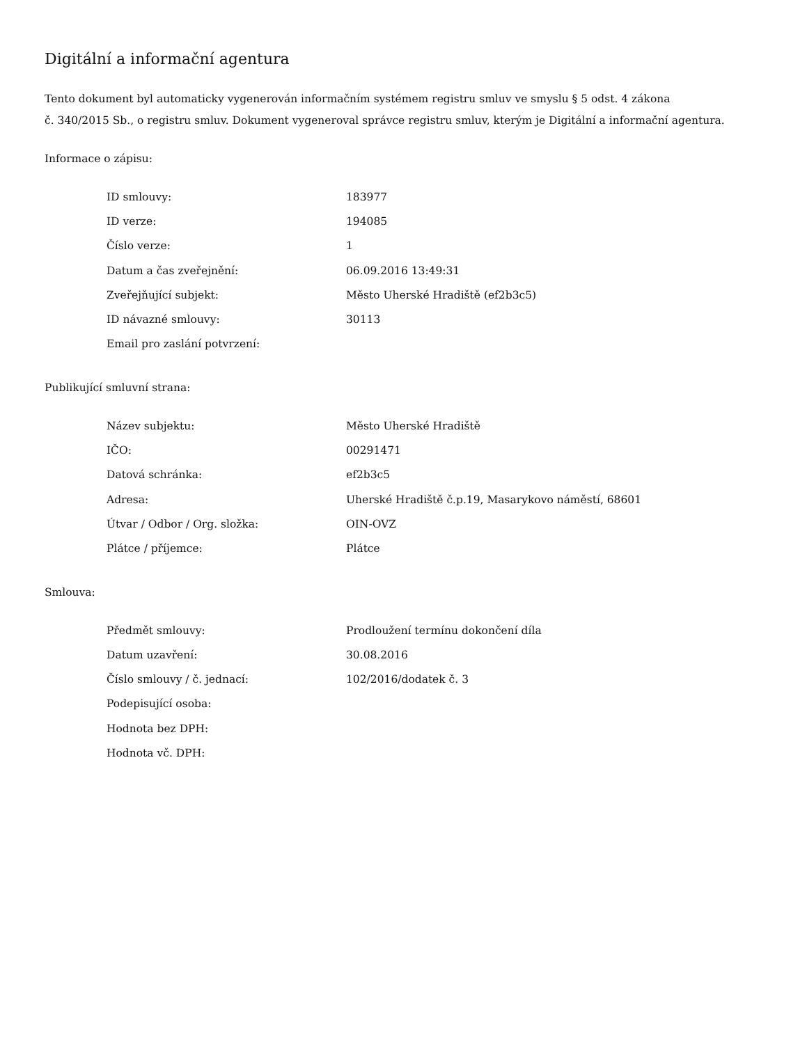Digitální a informační agentura
Tento dokument byl automaticky vygenerován informačním systémem registru smluv ve smyslu § 5 odst. 4 zákona
č. 340/2015 Sb., o registru smluv. Dokument vygeneroval správce registru smluv, kterým je Digitální a informační agentura.
Informace o zápisu:
| ID smlouvy: | 183977 |
| ID verze: | 194085 |
| Číslo verze: | 1 |
| Datum a čas zveřejnění: | 06.09.2016 13:49:31 |
| Zveřejňující subjekt: | Město Uherské Hradiště (ef2b3c5) |
| ID návazné smlouvy: | 30113 |
| Email pro zaslání potvrzení: | |
Publikující smluvní strana:
| Název subjektu: | Město Uherské Hradiště |
| IČO: | 00291471 |
| Datová schránka: | ef2b3c5 |
| Adresa: | Uherské Hradiště č.p.19, Masarykovo náměstí, 68601 |
| Útvar / Odbor / Org. složka: | OIN-OVZ |
| Plátce / příjemce: | Plátce |
Smlouva:
| Předmět smlouvy: | Prodloužení termínu dokončení díla |
| Datum uzavření: | 30.08.2016 |
| Číslo smlouvy / č. jednací: | 102/2016/dodatek č. 3 |
| Podepisující osoba: | |
| Hodnota bez DPH: | |
| Hodnota vč. DPH: | |